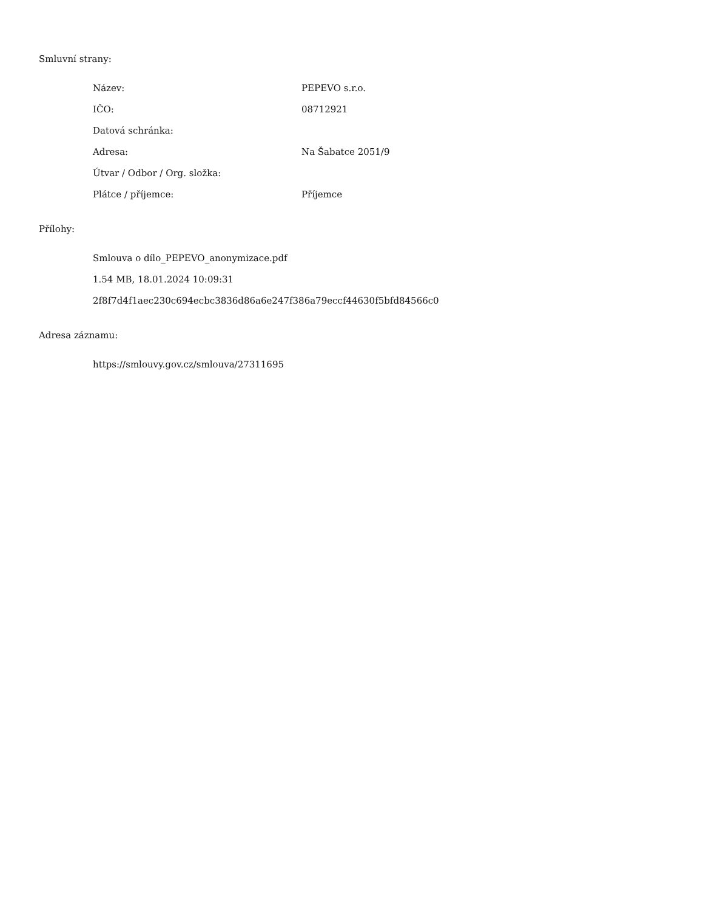Smluvní strany:
| Název: | PEPEVO s.r.o. |
| IČO: | 08712921 |
| Datová schránka: | |
| Adresa: | Na Šabatce 2051/9 |
| Útvar / Odbor / Org. složka: | |
| Plátce / příjemce: | Příjemce |
Přílohy:
Smlouva o dílo_PEPEVO_anonymizace.pdf
1.54 MB, 18.01.2024 10:09:31
2f8f7d4f1aec230c694ecbc3836d86a6e247f386a79eccf44630f5bfd84566c0
Adresa záznamu:
https://smlouvy.gov.cz/smlouva/27311695